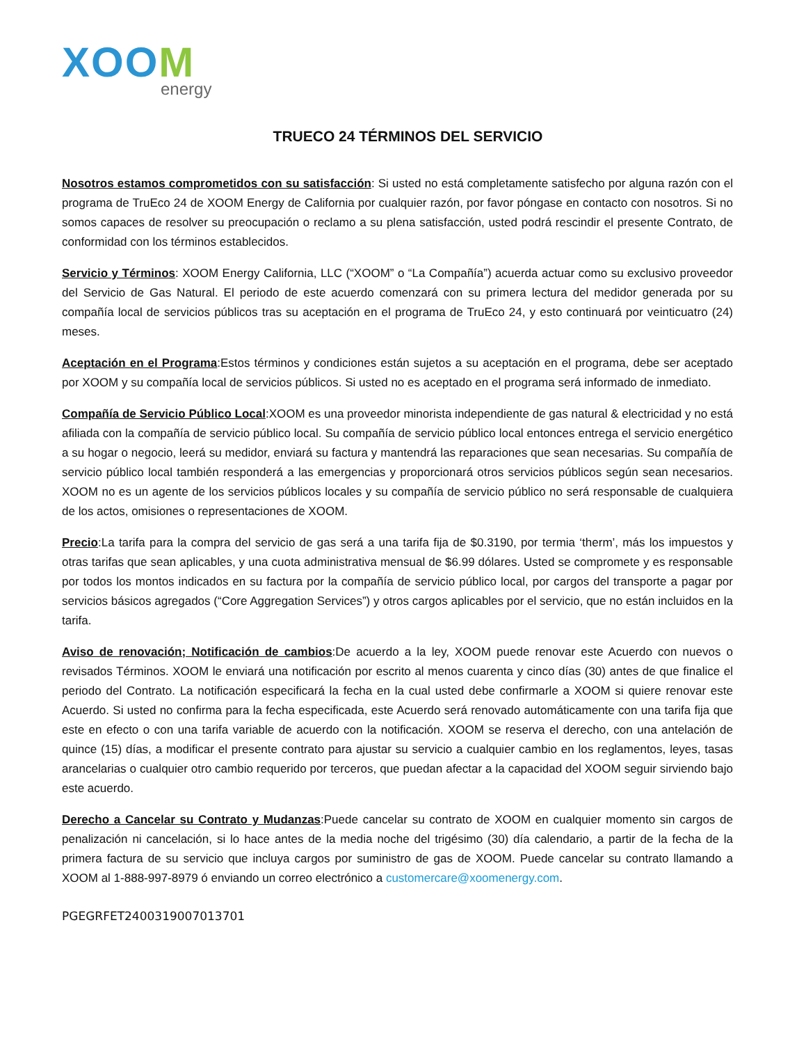XOOM
energy
TRUECO 24 TÉRMINOS DEL SERVICIO
Nosotros estamos comprometidos con su satisfacción: Si usted no está completamente satisfecho por alguna razón con el programa de TruEco 24 de XOOM Energy de California por cualquier razón, por favor póngase en contacto con nosotros. Si no somos capaces de resolver su preocupación o reclamo a su plena satisfacción, usted podrá rescindir el presente Contrato, de conformidad con los términos establecidos.
Servicio y Términos: XOOM Energy California, LLC (“XOOM” o “La Compañía”) acuerda actuar como su exclusivo proveedor del Servicio de Gas Natural. El periodo de este acuerdo comenzará con su primera lectura del medidor generada por su compañía local de servicios públicos tras su aceptación en el programa de TruEco 24, y esto continuará por veinticuatro (24) meses.
Aceptación en el Programa:Estos términos y condiciones están sujetos a su aceptación en el programa, debe ser aceptado por XOOM y su compañía local de servicios públicos. Si usted no es aceptado en el programa será informado de inmediato.
Compañía de Servicio Público Local:XOOM es una proveedor minorista independiente de gas natural & electricidad y no está afiliada con la compañía de servicio público local. Su compañía de servicio público local entonces entrega el servicio energético a su hogar o negocio, leerá su medidor, enviará su factura y mantendrá las reparaciones que sean necesarias. Su compañía de servicio público local también responderá a las emergencias y proporcionará otros servicios públicos según sean necesarios. XOOM no es un agente de los servicios públicos locales y su compañía de servicio público no será responsable de cualquiera de los actos, omisiones o representaciones de XOOM.
Precio:La tarifa para la compra del servicio de gas será a una tarifa fija de $0.3190, por termia ‘therm’, más los impuestos y otras tarifas que sean aplicables, y una cuota administrativa mensual de $6.99 dólares. Usted se compromete y es responsable por todos los montos indicados en su factura por la compañía de servicio público local, por cargos del transporte a pagar por servicios básicos agregados (“Core Aggregation Services”) y otros cargos aplicables por el servicio, que no están incluidos en la tarifa.
Aviso de renovación; Notificación de cambios:De acuerdo a la ley, XOOM puede renovar este Acuerdo con nuevos o revisados Términos. XOOM le enviará una notificación por escrito al menos cuarenta y cinco días (30) antes de que finalice el periodo del Contrato. La notificación especificará la fecha en la cual usted debe confirmarle a XOOM si quiere renovar este Acuerdo. Si usted no confirma para la fecha especificada, este Acuerdo será renovado automáticamente con una tarifa fija que este en efecto o con una tarifa variable de acuerdo con la notificación. XOOM se reserva el derecho, con una antelación de quince (15) días, a modificar el presente contrato para ajustar su servicio a cualquier cambio en los reglamentos, leyes, tasas arancelarias o cualquier otro cambio requerido por terceros, que puedan afectar a la capacidad del XOOM seguir sirviendo bajo este acuerdo.
Derecho a Cancelar su Contrato y Mudanzas:Puede cancelar su contrato de XOOM en cualquier momento sin cargos de penalización ni cancelación, si lo hace antes de la media noche del trigésimo (30) día calendario, a partir de la fecha de la primera factura de su servicio que incluya cargos por suministro de gas de XOOM. Puede cancelar su contrato llamando a XOOM al 1-888-997-8979 ó enviando un correo electrónico a customercare@xoomenergy.com.
PGEGRFET2400319007013701